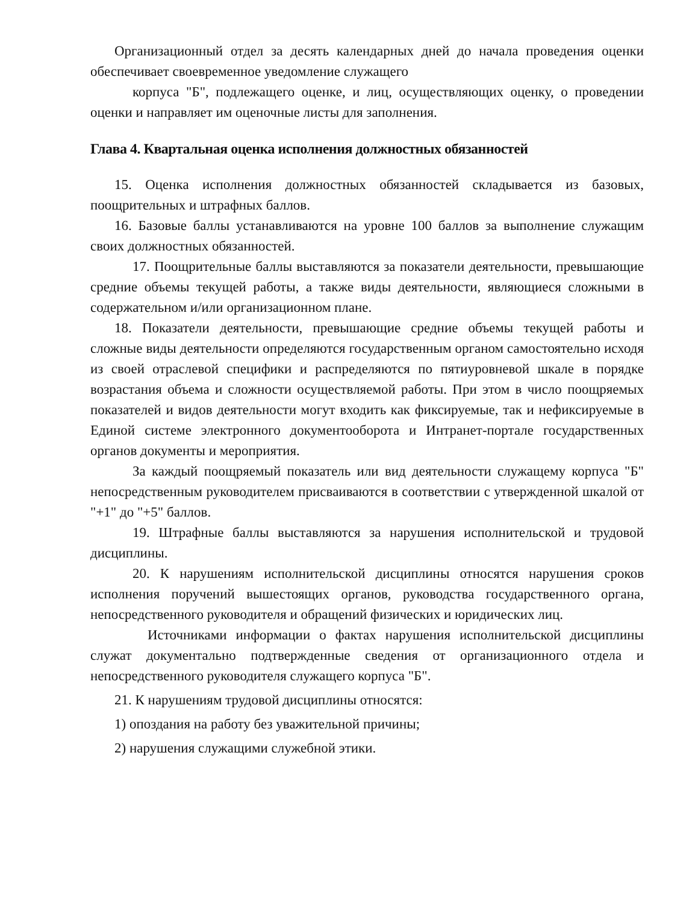Организационный отдел за десять календарных дней до начала проведения оценки обеспечивает своевременное уведомление служащего
корпуса "Б", подлежащего оценке, и лиц, осуществляющих оценку, о проведении оценки и направляет им оценочные листы для заполнения.
Глава 4. Квартальная оценка исполнения должностных обязанностей
15. Оценка исполнения должностных обязанностей складывается из базовых, поощрительных и штрафных баллов.
16. Базовые баллы устанавливаются на уровне 100 баллов за выполнение служащим своих должностных обязанностей.
17. Поощрительные баллы выставляются за показатели деятельности, превышающие средние объемы текущей работы, а также виды деятельности, являющиеся сложными в содержательном и/или организационном плане.
18. Показатели деятельности, превышающие средние объемы текущей работы и сложные виды деятельности определяются государственным органом самостоятельно исходя из своей отраслевой специфики и распределяются по пятиуровневой шкале в порядке возрастания объема и сложности осуществляемой работы. При этом в число поощряемых показателей и видов деятельности могут входить как фиксируемые, так и нефиксируемые в Единой системе электронного документооборота и Интранет-портале государственных органов документы и мероприятия.
За каждый поощряемый показатель или вид деятельности служащему корпуса "Б" непосредственным руководителем присваиваются в соответствии с утвержденной шкалой от "+1" до "+5" баллов.
19. Штрафные баллы выставляются за нарушения исполнительской и трудовой дисциплины.
20. К нарушениям исполнительской дисциплины относятся нарушения сроков исполнения поручений вышестоящих органов, руководства государственного органа, непосредственного руководителя и обращений физических и юридических лиц.
Источниками информации о фактах нарушения исполнительской дисциплины служат документально подтвержденные сведения от организационного отдела и непосредственного руководителя служащего корпуса "Б".
21. К нарушениям трудовой дисциплины относятся:
1) опоздания на работу без уважительной причины;
2) нарушения служащими служебной этики.